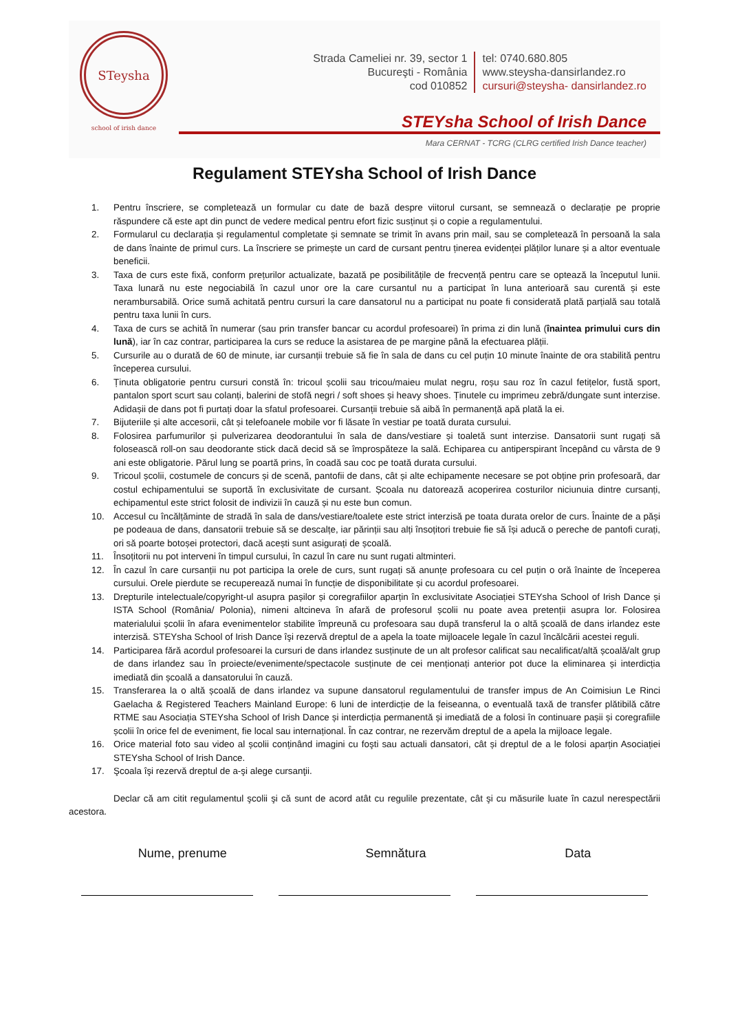STeysha
school of irish dance
Strada Cameliei nr. 39, sector 1
Bucureşti - România
cod 010852
tel: 0740.680.805
www.steysha-dansirlandez.ro
cursuri@steysha- dansirlandez.ro
STEYsha School of Irish Dance
Mara CERNAT - TCRG (CLRG certified Irish Dance teacher)
Regulament STEYsha School of Irish Dance
1. Pentru înscriere, se completează un formular cu date de bază despre viitorul cursant, se semnează o declarație pe proprie răspundere că este apt din punct de vedere medical pentru efort fizic susținut și o copie a regulamentului.
2. Formularul cu declarația și regulamentul completate și semnate se trimit în avans prin mail, sau se completează în persoană la sala de dans înainte de primul curs. La înscriere se primește un card de cursant pentru ținerea evidenței plăților lunare și a altor eventuale beneficii.
3. Taxa de curs este fixă, conform prețurilor actualizate, bazată pe posibilitățile de frecvență pentru care se optează la începutul lunii. Taxa lunară nu este negociabilă în cazul unor ore la care cursantul nu a participat în luna anterioară sau curentă și este nerambursabilă. Orice sumă achitată pentru cursuri la care dansatorul nu a participat nu poate fi considerată plată parțială sau totală pentru taxa lunii în curs.
4. Taxa de curs se achită în numerar (sau prin transfer bancar cu acordul profesoarei) în prima zi din lună (înaintea primului curs din lună), iar în caz contrar, participarea la curs se reduce la asistarea de pe margine până la efectuarea plății.
5. Cursurile au o durată de 60 de minute, iar cursanții trebuie să fie în sala de dans cu cel puțin 10 minute înainte de ora stabilită pentru începerea cursului.
6. Ținuta obligatorie pentru cursuri constă în: tricoul școlii sau tricou/maieu mulat negru, roșu sau roz în cazul fetițelor, fustă sport, pantalon sport scurt sau colanți, balerini de stofă negri / soft shoes și heavy shoes. Ținutele cu imprimeu zebră/dungate sunt interzise. Adidașii de dans pot fi purtați doar la sfatul profesoarei. Cursanții trebuie să aibă în permanență apă plată la ei.
7. Bijuteriile și alte accesorii, cât și telefoanele mobile vor fi lăsate în vestiar pe toată durata cursului.
8. Folosirea parfumurilor și pulverizarea deodorantului în sala de dans/vestiare și toaletă sunt interzise. Dansatorii sunt rugați să folosească roll-on sau deodorante stick dacă decid să se împrospăteze la sală. Echiparea cu antiperspirant începând cu vârsta de 9 ani este obligatorie. Părul lung se poartă prins, în coadă sau coc pe toată durata cursului.
9. Tricoul școlii, costumele de concurs și de scenă, pantofii de dans, cât și alte echipamente necesare se pot obține prin profesoară, dar costul echipamentului se suportă în exclusivitate de cursant. Școala nu datorează acoperirea costurilor niciunuia dintre cursanți, echipamentul este strict folosit de indivizii în cauză și nu este bun comun.
10. Accesul cu încălțăminte de stradă în sala de dans/vestiare/toalete este strict interzisă pe toata durata orelor de curs. Înainte de a păși pe podeaua de dans, dansatorii trebuie să se descalțe, iar părinții sau alți însoțitori trebuie fie să își aducă o pereche de pantofi curați, ori să poarte botoșei protectori, dacă acești sunt asigurați de școală.
11. Însoțitorii nu pot interveni în timpul cursului, în cazul în care nu sunt rugati altminteri.
12. În cazul în care cursanții nu pot participa la orele de curs, sunt rugați să anunțe profesoara cu cel puțin o oră înainte de începerea cursului. Orele pierdute se recuperează numai în funcție de disponibilitate și cu acordul profesoarei.
13. Drepturile intelectuale/copyright-ul asupra pașilor și coregrafiilor aparțin în exclusivitate Asociației STEYsha School of Irish Dance și ISTA School (România/ Polonia), nimeni altcineva în afară de profesorul școlii nu poate avea pretenții asupra lor. Folosirea materialului școlii în afara evenimentelor stabilite împreună cu profesoara sau după transferul la o altă școală de dans irlandez este interzisă. STEYsha School of Irish Dance îşi rezervă dreptul de a apela la toate mijloacele legale în cazul încălcării acestei reguli.
14. Participarea fără acordul profesoarei la cursuri de dans irlandez susținute de un alt profesor calificat sau necalificat/altă școală/alt grup de dans irlandez sau în proiecte/evenimente/spectacole susținute de cei menționați anterior pot duce la eliminarea și interdicția imediată din școală a dansatorului în cauză.
15. Transferarea la o altă școală de dans irlandez va supune dansatorul regulamentului de transfer impus de An Coimisiun Le Rinci Gaelacha & Registered Teachers Mainland Europe: 6 luni de interdicție de la feiseanna, o eventuală taxă de transfer plătibilă către RTME sau Asociația STEYsha School of Irish Dance și interdicția permanentă și imediată de a folosi în continuare pașii și coregrafiile școlii în orice fel de eveniment, fie local sau internațional. În caz contrar, ne rezervăm dreptul de a apela la mijloace legale.
16. Orice material foto sau video al școlii conținând imagini cu foşti sau actuali dansatori, cât și dreptul de a le folosi aparțin Asociației STEYsha School of Irish Dance.
17. Şcoala îşi rezervă dreptul de a-şi alege cursanţii.
Declar că am citit regulamentul şcolii şi că sunt de acord atât cu regulile prezentate, cât şi cu măsurile luate în cazul nerespectării acestora.
Nume, prenume Semnătura Data